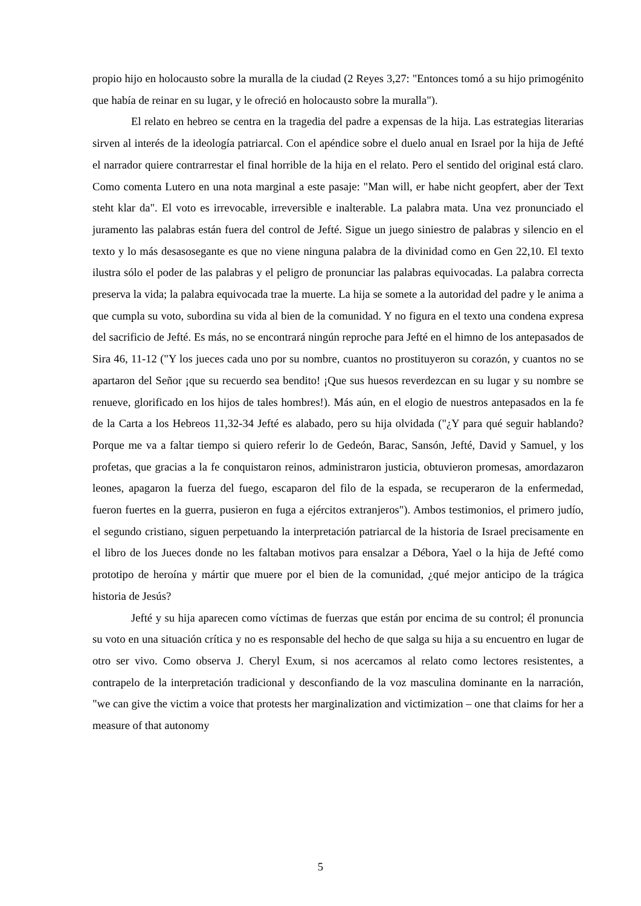propio hijo en holocausto sobre la muralla de la ciudad (2 Reyes 3,27: "Entonces tomó a su hijo primogénito que había de reinar en su lugar, y le ofreció en holocausto sobre la muralla").
El relato en hebreo se centra en la tragedia del padre a expensas de la hija. Las estrategias literarias sirven al interés de la ideología patriarcal. Con el apéndice sobre el duelo anual en Israel por la hija de Jefté el narrador quiere contrarrestar el final horrible de la hija en el relato. Pero el sentido del original está claro. Como comenta Lutero en una nota marginal a este pasaje: "Man will, er habe nicht geopfert, aber der Text steht klar da". El voto es irrevocable, irreversible e inalterable. La palabra mata. Una vez pronunciado el juramento las palabras están fuera del control de Jefté. Sigue un juego siniestro de palabras y silencio en el texto y lo más desasosegante es que no viene ninguna palabra de la divinidad como en Gen 22,10. El texto ilustra sólo el poder de las palabras y el peligro de pronunciar las palabras equivocadas. La palabra correcta preserva la vida; la palabra equivocada trae la muerte. La hija se somete a la autoridad del padre y le anima a que cumpla su voto, subordina su vida al bien de la comunidad. Y no figura en el texto una condena expresa del sacrificio de Jefté. Es más, no se encontrará ningún reproche para Jefté en el himno de los antepasados de Sira 46, 11-12 ("Y los jueces cada uno por su nombre, cuantos no prostituyeron su corazón, y cuantos no se apartaron del Señor ¡que su recuerdo sea bendito! ¡Que sus huesos reverdezcan en su lugar y su nombre se renueve, glorificado en los hijos de tales hombres!). Más aún, en el elogio de nuestros antepasados en la fe de la Carta a los Hebreos 11,32-34 Jefté es alabado, pero su hija olvidada ("¿Y para qué seguir hablando? Porque me va a faltar tiempo si quiero referir lo de Gedeón, Barac, Sansón, Jefté, David y Samuel, y los profetas, que gracias a la fe conquistaron reinos, administraron justicia, obtuvieron promesas, amordazaron leones, apagaron la fuerza del fuego, escaparon del filo de la espada, se recuperaron de la enfermedad, fueron fuertes en la guerra, pusieron en fuga a ejércitos extranjeros"). Ambos testimonios, el primero judío, el segundo cristiano, siguen perpetuando la interpretación patriarcal de la historia de Israel precisamente en el libro de los Jueces donde no les faltaban motivos para ensalzar a Débora, Yael o la hija de Jefté como prototipo de heroína y mártir que muere por el bien de la comunidad, ¿qué mejor anticipo de la trágica historia de Jesús?
Jefté y su hija aparecen como víctimas de fuerzas que están por encima de su control; él pronuncia su voto en una situación crítica y no es responsable del hecho de que salga su hija a su encuentro en lugar de otro ser vivo. Como observa J. Cheryl Exum, si nos acercamos al relato como lectores resistentes, a contrapelo de la interpretación tradicional y desconfiando de la voz masculina dominante en la narración, "we can give the victim a voice that protests her marginalization and victimization – one that claims for her a measure of that autonomy
5